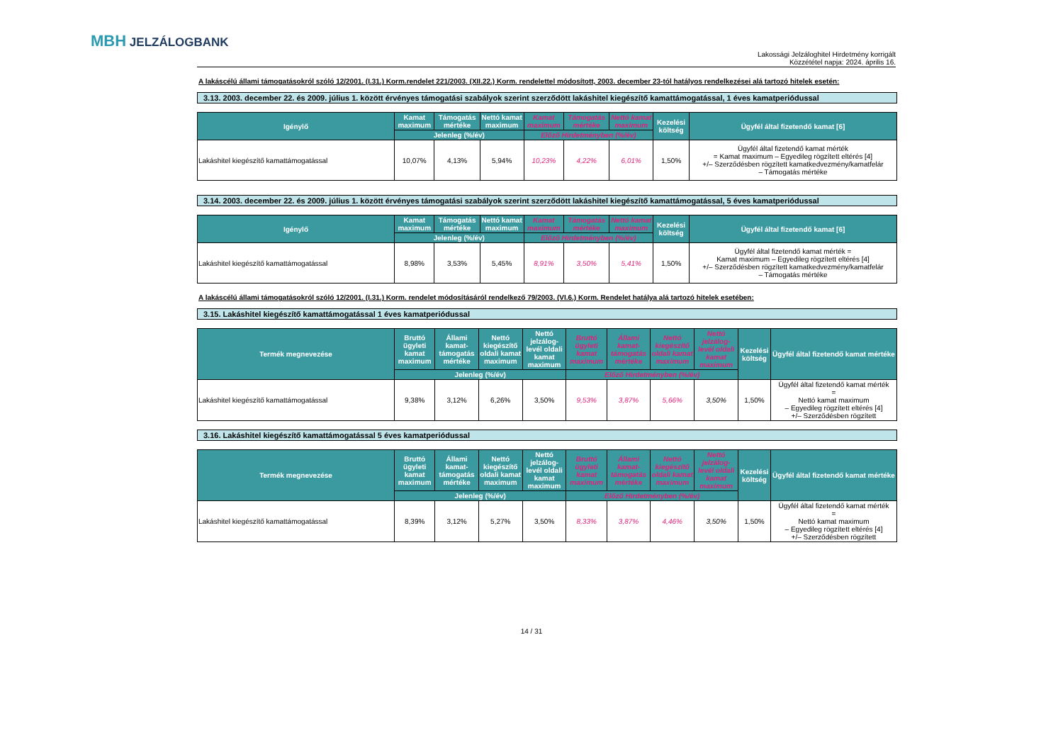MBH JELZÁLOGBANK
Lakossági Jelzáloghitel Hirdetmény korrigált
Közzététel napja: 2024. április 16.
A lakáscélú állami támogatásokról szóló 12/2001. (I.31.) Korm.rendelet 221/2003. (XII.22.) Korm. rendelettel módosított, 2003. december 23-tól hatályos rendelkezései alá tartozó hitelek esetén:
3.13. 2003. december 22. és 2009. július 1. között érvényes támogatási szabályok szerint szerződött lakáshitel kiegészítő kamattámogatással, 1 éves kamatperiódussal
| Igénylő | Kamat maximum | Támogatás mértéke | Nettó kamat maximum | Kamat maximum | Támogatás mértéke | Nettó kamat maximum | Kezelési költség | Ügyfél által fizetendő kamat [6] |
| --- | --- | --- | --- | --- | --- | --- | --- | --- |
| | Jelenleg (%/év) | | | Előző Hirdetményben (%/év) | | | | |
| Lakáshitel kiegészítő kamattámogatással | 10,07% | 4,13% | 5,94% | 10,23% | 4,22% | 6,01% | 1,50% | Ügyfél által fizetendő kamat mérték = Kamat maximum – Egyedileg rögzített eltérés [4] +/– Szerződésben rögzített kamatkedvezmény/kamatfelár – Támogatás mértéke |
3.14. 2003. december 22. és 2009. július 1. között érvényes támogatási szabályok szerint szerződött lakáshitel kiegészítő kamattámogatással, 5 éves kamatperiódussal
| Igénylő | Kamat maximum | Támogatás mértéke | Nettó kamat maximum | Kamat maximum | Támogatás mértéke | Nettó kamat maximum | Kezelési költség | Ügyfél által fizetendő kamat [6] |
| --- | --- | --- | --- | --- | --- | --- | --- | --- |
| | Jelenleg (%/év) | | | Előző Hirdetményben (%/év) | | | | |
| Lakáshitel kiegészítő kamattámogatással | 8,98% | 3,53% | 5,45% | 8,91% | 3,50% | 5,41% | 1,50% | Ügyfél által fizetendő kamat mérték = Kamat maximum – Egyedileg rögzített eltérés [4] +/– Szerződésben rögzített kamatkedvezmény/kamatfelár – Támogatás mértéke |
A lakáscélú állami támogatásokról szóló 12/2001. (I.31.) Korm. rendelet módosításáról rendelkező 79/2003. (VI.6.) Korm. Rendelet hatálya alá tartozó hitelek esetében:
3.15. Lakáshitel kiegészítő kamattámogatással 1 éves kamatperiódussal
| Termék megnevezése | Bruttó ügyleti kamat maximum | Állami kamat-támogatás mértéke | Nettó kiegészítő oldali kamat maximum | Nettó jelzálog-levél oldali kamat maximum | Bruttó ügyleti kamat maximum | Állami kamat-támogatás mértéke | Nettó kiegészítő oldali kamat maximum | Nettó jelzálog-levél oldali kamat maximum | Kezelési költség | Ügyfél által fizetendő kamat mértéke |
| --- | --- | --- | --- | --- | --- | --- | --- | --- | --- | --- |
| | Jelenleg (%/év) | | | | Előző Hirdetményben (%/év) | | | | | |
| Lakáshitel kiegészítő kamattámogatással | 9,38% | 3,12% | 6,26% | 3,50% | 9,53% | 3,87% | 5,66% | 3,50% | 1,50% | Ügyfél által fizetendő kamat mérték = Nettó kamat maximum – Egyedileg rögzített eltérés [4] +/– Szerződésben rögzített |
3.16. Lakáshitel kiegészítő kamattámogatással 5 éves kamatperiódussal
| Termék megnevezése | Bruttó ügyleti kamat maximum | Állami kamat-támogatás mértéke | Nettó kiegészítő oldali kamat maximum | Nettó jelzálog-levél oldali kamat maximum | Bruttó ügyleti kamat maximum | Állami kamat-támogatás mértéke | Nettó kiegészítő oldali kamat maximum | Nettó jelzálog-levél oldali kamat maximum | Kezelési költség | Ügyfél által fizetendő kamat mértéke |
| --- | --- | --- | --- | --- | --- | --- | --- | --- | --- | --- |
| | Jelenleg (%/év) | | | | Előző Hirdetményben (%/év) | | | | | |
| Lakáshitel kiegészítő kamattámogatással | 8,39% | 3,12% | 5,27% | 3,50% | 8,33% | 3,87% | 4,46% | 3,50% | 1,50% | Ügyfél által fizetendő kamat mérték = Nettó kamat maximum – Egyedileg rögzített eltérés [4] +/– Szerződésben rögzített |
14 / 31